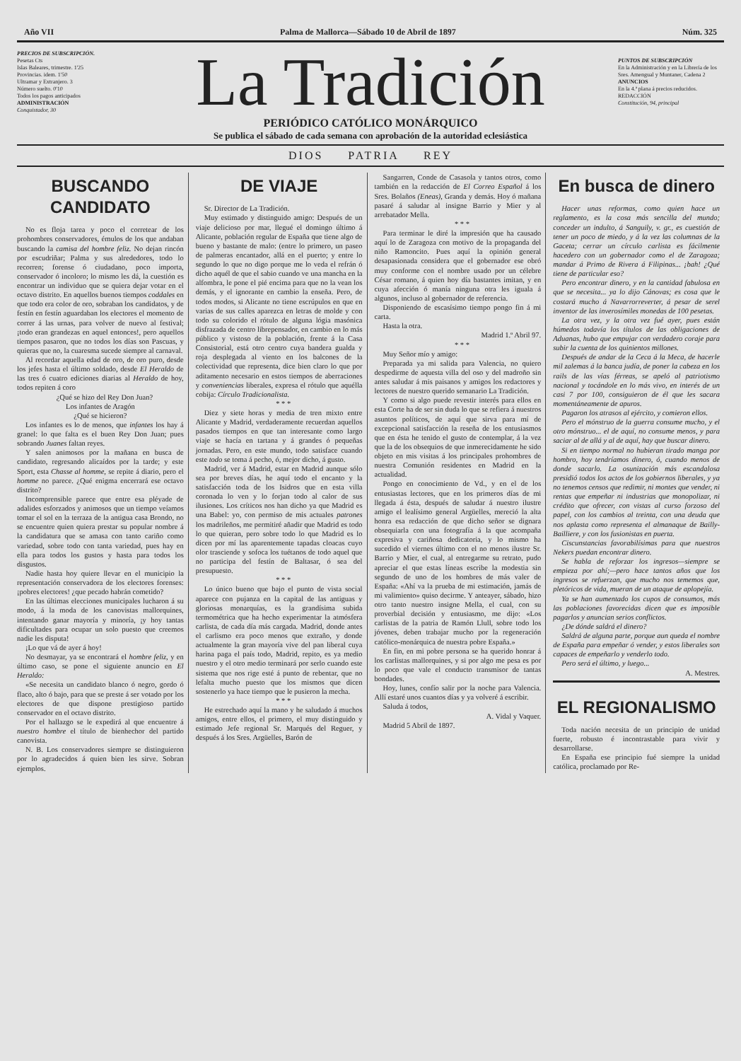Año VII Palma de Mallorca—Sábado 10 de Abril de 1897 Núm. 325
PRECIOS DE SUBSCRIPCIÓN.
Pesetas Cts
Islas Baleares, trimestre. 1'25
Provincias. idem. 1'50
Ultramar y Extranjero. 3
Número suelto. 0'10
Todos los pagos anticipados
ADMINISTRACIÓN
Conquistador, 30
La Tradición
PUNTOS DE SUBSCRIPCIÓN
En la Administración y en la Librería de los Sres. Amengual y Muntaner, Cadena 2
ANUNCIOS
En la 4.ª plana á precios reducidos.
REDACCIÓN
Constitución, 94, principal
PERIÓDICO CATÓLICO MONÁRQUICO
Se publica el sábado de cada semana con aprobación de la autoridad eclesiástica
DIOS PATRIA REY
BUSCANDO CANDIDATO
No es floja tarea y poco el corretear de los prohombres conservadores, émulos de los que andaban buscando la camisa del hombre feliz. No dejan rincón por escudriñar; Palma y sus alrededores, todo lo recorren; forense ó ciudadano, poco importa, conservador ó incoloro; lo mismo les dá, la cuestión es encontrar un individuo que se quiera dejar votar en el octavo distrito. En aquellos buenos tiempos coddales en que todo era color de oro, sobraban los candidatos, y de festín en festín aguardaban los electores el momento de correr á las urnas, para volver de nuevo al festival; ¡todo eran grandezas en aquel entonces!, pero aquellos tiempos pasaron, que no todos los días son Pascuas, y quieras que no, la cuaresma sucede siempre al carnaval.
Al recordar aquella edad de oro, de oro puro, desde los jefes hasta el último soldado, desde El Heraldo de las tres ó cuatro ediciones diarias al Heraldo de hoy, todos repiten á coro
¿Qué se hizo del Rey Don Juan?
Los infantes de Aragón
¿Qué se hicieron?
Los infantes es lo de menos, que infantes los hay á granel: lo que falta es el buen Rey Don Juan; pues sobrando Juanes faltan reyes.
Y salen animosos por la mañana en busca de candidato, regresando alicaídos por la tarde; y este Sport, esta Chasse al homme, se repite á diario, pero el homme no parece. ¿Qué enigma encerrará ese octavo distrito?
Incomprensible parece que entre esa pléyade de adalides esforzados y animosos que un tiempo veíamos tomar el sol en la terraza de la antigua casa Brondo, no se encuentre quien quiera prestar su popular nombre á la candidatura que se amasa con tanto cariño como variedad, sobre todo con tanta variedad, pues hay en ella para todos los gustos y hasta para todos los disgustos.
Nadie hasta hoy quiere llevar en el municipio la representación conservadora de los electores forenses: ¡pobres electores! ¿que pecado habrán cometido?
En las últimas elecciones municipales lucharon á su modo, á la moda de los canovistas mallorquines, intentando ganar mayoría y minoría, ¡y hoy tantas dificultades para ocupar un solo puesto que creemos nadie les disputa!
¡Lo que vá de ayer á hoy!
No desmayar, ya se encontrará el hombre feliz, y en último caso, se pone el siguiente anuncio en El Heraldo:
«Se necesita un candidato blanco ó negro, gordo ó flaco, alto ó bajo, para que se preste á ser votado por los electores de que dispone prestigioso partido conservador en el octavo distrito.
Por el hallazgo se le expedirá al que encuentre á nuestro hombre el título de bienhechor del partido canovista.
N. B. Los conservadores siempre se distinguieron por lo agradecidos á quien bien les sirve. Sobran ejemplos.
DE VIAJE
Sr. Director de La Tradición.
Muy estimado y distinguido amigo: Después de un viaje delicioso por mar, llegué el domingo último á Alicante, población regular de España que tiene algo de bueno y bastante de malo: (entre lo primero, un paseo de palmeras encantador, allá en el puerto; y entre lo segundo lo que no digo porque me lo veda el refrán ó dicho aquél de que el sabio cuando ve una mancha en la alfombra, le pone el pié encima para que no la vean los demás, y el ignorante en cambio la enseña. Pero, de todos modos, si Alicante no tiene escrúpulos en que en varias de sus calles aparezca en letras de molde y con todo su colorido el rótulo de alguna lógia masónica disfrazada de centro librepensador, en cambio en lo más público y vistoso de la población, frente á la Casa Consistorial, está otro centro cuya bandera gualda y roja desplegada al viento en los balcones de la colectividad que representa, dice bien claro lo que por aditamento necesario en estos tiempos de aberraciones y conveniencias liberales, expresa el rótulo que aquélla cobija: Círculo Tradicionalista.
* * *
Diez y siete horas y media de tren mixto entre Alicante y Madrid, verdaderamente recuerdan aquellos pasados tiempos en que tan interesante como largo viaje se hacía en tartana y á grandes ó pequeñas jornadas. Pero, en este mundo, todo satisface cuando este todo se toma á pecho, ó, mejor dicho, á gusto.
Madrid, ver á Madrid, estar en Madrid aunque sólo sea por breves días, he aquí todo el encanto y la satisfacción toda de los Isidros que en esta villa coronada lo ven y lo forjan todo al calor de sus ilusiones. Los críticos nos han dicho ya que Madrid es una Babel: yo, con permiso de mis actuales patrones los madrileños, me permitiré añadir que Madrid es todo lo que quieran, pero sobre todo lo que Madrid es lo dicen por mí las aparentemente tapadas cloacas cuyo olor trasciende y sofoca los tuétanos de todo aquel que no participa del festín de Baltasar, ó sea del presupuesto.
* * *
Lo único bueno que bajo el punto de vista social aparece con pujanza en la capital de las antiguas y gloriosas monarquías, es la grandísima subida termométrica que ha hecho experimentar la atmósfera carlista, de cada día más cargada. Madrid, donde antes el carlismo era poco menos que extraño, y donde actualmente la gran mayoría vive del pan liberal cuya harina paga el país todo, Madrid, repito, es ya medio nuestro y el otro medio terminará por serlo cuando este sistema que nos rige esté á punto de rebentar, que no lefalta mucho puesto que los mismos que dicen sostenerlo ya hace tiempo que le pusieron la mecha.
* * *
He estrechado aquí la mano y he saludado á muchos amigos, entre ellos, el primero, el muy distinguido y estimado Jefe regional Sr. Marqués del Reguer, y después á los Sres. Argüelles, Barón de
Sangarren, Conde de Casasola y tantos otros, como también en la redacción de El Correo Español á los Sres. Bolaños (Eneas), Granda y demás. Hoy ó mañana pasaré á saludar al insigne Barrio y Mier y al arrebatador Mella.
* * *
Para terminar le diré la impresión que ha causado aquí lo de Zaragoza con motivo de la propaganda del niño Ramoncito. Pues aquí la opinión general desapasionada considera que el gobernador ese obró muy conforme con el nombre usado por un célebre César romano, á quien hoy día bastantes imitan, y en cuya afección ó manía ninguna otra les iguala á algunos, incluso al gobernador de referencia.
Disponiendo de escasísimo tiempo pongo fin á mi carta.
Hasta la otra.
Madrid 1.º Abril 97.
* * *
Muy Señor mío y amigo:
Preparada ya mi salida para Valencia, no quiero despedirme de aquesta villa del oso y del madroño sin antes saludar á mis paisanos y amigos los redactores y lectores de nuestro querido semanario La Tradición.
Y como si algo puede revestir interés para ellos en esta Corte ha de ser sin duda lo que se refiera á nuestros asuntos políticos, de aquí que sirva para mí de excepcional satisfacción la reseña de los entusiasmos que en ésta he tenido el gusto de contemplar, á la vez que la de los obsequios de que inmerecidamente he sido objeto en mis visitas á los principales prohombres de nuestra Comunión residentes en Madrid en la actualidad.
Pongo en conocimiento de Vd., y en el de los entusiastas lectores, que en los primeros días de mi llegada á ésta, después de saludar á nuestro ilustre amigo el lealísimo general Argüelles, mereció la alta honra esa redacción de que dicho señor se dignara obsequiarla con una fotografía á la que acompaña expresiva y cariñosa dedicatoria, y lo mismo ha sucedido el viernes último con el no menos ilustre Sr. Barrio y Mier, el cual, al entregarme su retrato, pudo apreciar el que estas líneas escribe la modestia sin segundo de uno de los hombres de más valer de España: «Ahí va la prueba de mi estimación, jamás de mi valimiento» quiso decirme. Y anteayer, sábado, hizo otro tanto nuestro insigne Mella, el cual, con su proverbial decisión y entusiasmo, me dijo: «Los carlistas de la patria de Ramón Llull, sobre todo los jóvenes, deben trabajar mucho por la regeneración católico-monárquica de nuestra pobre España.»
En fin, en mi pobre persona se ha querido honrar á los carlistas mallorquines, y si por algo me pesa es por lo poco que vale el conducto transmisor de tantas bondades.
Hoy, lunes, confío salir por la noche para Valencia. Allí estaré unos cuantos días y ya volveré á escribir.
Saluda á todos,
A. Vidal y Vaquer.
Madrid 5 Abril de 1897.
En busca de dinero
Hacer unas reformas, como quien hace un reglamento, es la cosa más sencilla del mundo; conceder un indulto, á Sanguily, v. gr., es cuestión de tener un poco de miedo, y á la vez las columnas de la Gaceta; cerrar un círculo carlista es fácilmente hacedero con un gobernador como el de Zaragoza; mandar á Primo de Rivera á Filipinas... ¡bah! ¿Qué tiene de particular eso?
Pero encontrar dinero, y en la cantidad fabulosa en que se necesita... ya lo dijo Cánovas; es cosa que le costará mucho á Navarrorreverter, á pesar de serel inventor de las inverosímiles monedas de 100 pesetas.
La otra vez, y la otra vez fué ayer, pues están húmedos todavía los títulos de las obligaciones de Aduanas, hubo que empujar con verdadero coraje para subir la cuenta de los quinientos millones.
Después de andar de la Ceca á la Meca, de hacerle mil zalemas á la banca judía, de poner la cabeza en los rails de las vías férreas, se apeló al patriotismo nacional y tocándole en lo más vivo, en interés de un casi 7 por 100, consiguieron de él que les sacara momentáneamente de apuros.
Pagaron los atrasos al ejército, y comieron ellos.
Pero el mónstruo de la guerra consume mucho, y el otro mónstruo... el de aquí, no consume menos, y para saciar al de allá y al de aquí, hay que buscar dinero.
Si en tiempo normal no hubieran tirado manga por hombro, hoy tendríamos dinero, ó, cuando menos de donde sacarlo. La osunización más escandalosa presidió todos los actos de los gobiernos liberales, y ya no tenemos censos que redimir, ni montes que vender, ni rentas que empeñar ni industrias que monopolizar, ni crédito que ofrecer, con vistas al curso forzoso del papel, con los cambios al treinta, con una deuda que nos aplasta como representa el almanaque de Bailly-Bailliere, y con los fusionistas en puerta.
Ciscunstancias favorabilísimas para que nuestros Nekers puedan encontrar dinero.
Se habla de reforzar los ingresos—siempre se empieza por ahí;—pero hace tantos años que los ingresos se refuerzan, que mucho nos tememos que, pletóricos de vida, mueran de un ataque de aplopejía.
Ya se han aumentado los cupos de consumos, más las poblaciones favorecidas dicen que es imposible pagarlos y anuncian serios conflictos.
¿De dónde saldrá el dinero?
Saldrá de alguna parte, porque aun queda el nombre de España para empeñar ó vender, y estos liberales son capaces de empeñarlo y venderlo todo.
Pero será el último, y luego...
A. Mestres.
EL REGIONALISMO
Toda nación necesita de un principio de unidad fuerte, robusto é incontrastable para vivir y desarrollarse.
En España ese principio fué siempre la unidad católica, proclamado por Re-